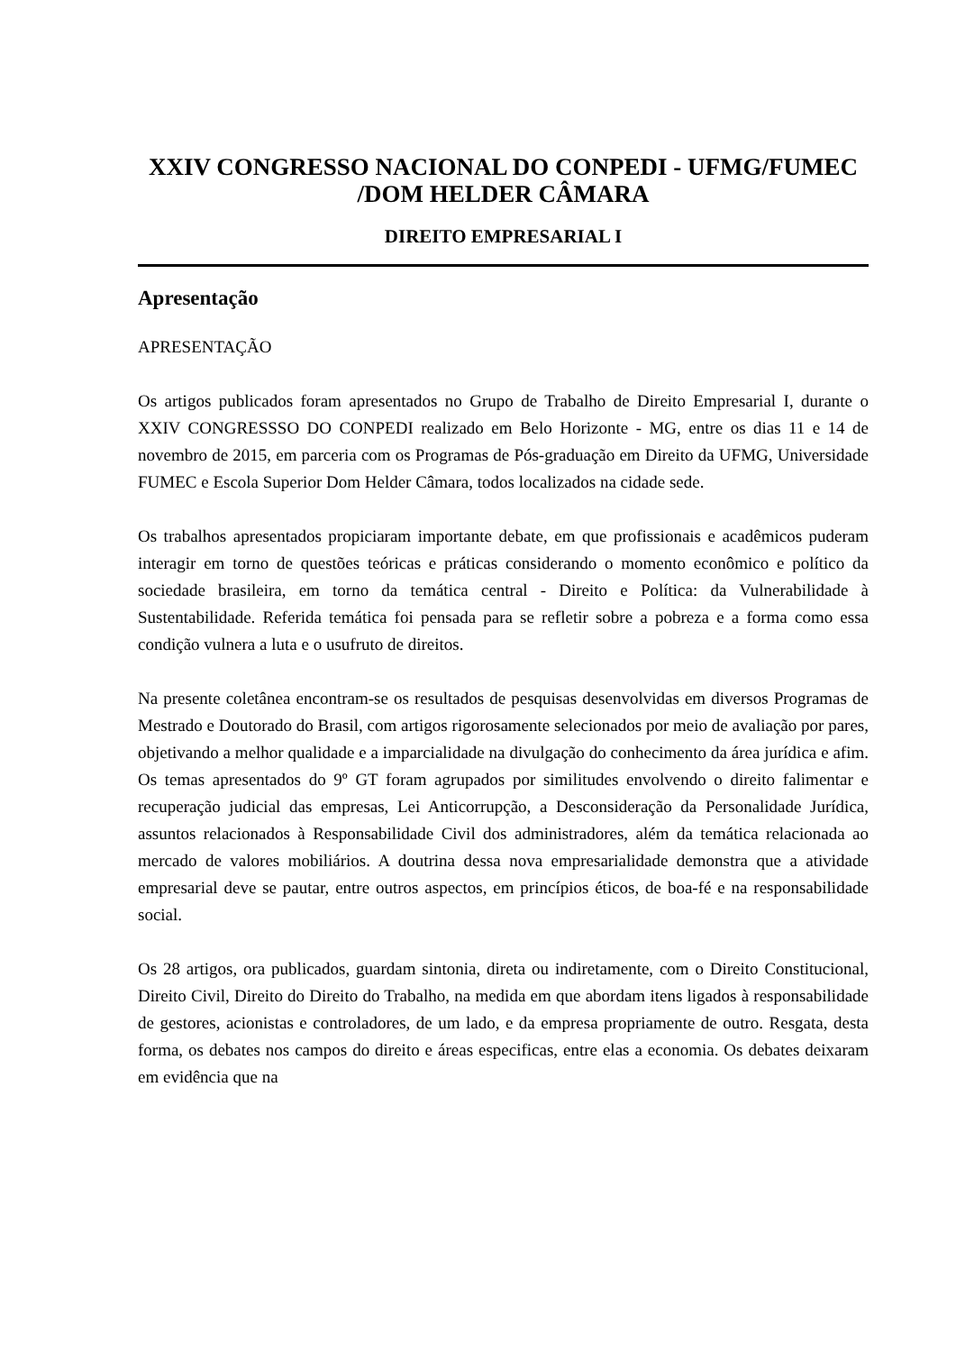XXIV CONGRESSO NACIONAL DO CONPEDI - UFMG/FUMEC /DOM HELDER CÂMARA
DIREITO EMPRESARIAL I
Apresentação
APRESENTAÇÃO
Os artigos publicados foram apresentados no Grupo de Trabalho de Direito Empresarial I, durante o XXIV CONGRESSSO DO CONPEDI realizado em Belo Horizonte - MG, entre os dias 11 e 14 de novembro de 2015, em parceria com os Programas de Pós-graduação em Direito da UFMG, Universidade FUMEC e Escola Superior Dom Helder Câmara, todos localizados na cidade sede.
Os trabalhos apresentados propiciaram importante debate, em que profissionais e acadêmicos puderam interagir em torno de questões teóricas e práticas considerando o momento econômico e político da sociedade brasileira, em torno da temática central - Direito e Política: da Vulnerabilidade à Sustentabilidade. Referida temática foi pensada para se refletir sobre a pobreza e a forma como essa condição vulnera a luta e o usufruto de direitos.
Na presente coletânea encontram-se os resultados de pesquisas desenvolvidas em diversos Programas de Mestrado e Doutorado do Brasil, com artigos rigorosamente selecionados por meio de avaliação por pares, objetivando a melhor qualidade e a imparcialidade na divulgação do conhecimento da área jurídica e afim. Os temas apresentados do 9º GT foram agrupados por similitudes envolvendo o direito falimentar e recuperação judicial das empresas, Lei Anticorrupção, a Desconsideração da Personalidade Jurídica, assuntos relacionados à Responsabilidade Civil dos administradores, além da temática relacionada ao mercado de valores mobiliários. A doutrina dessa nova empresarialidade demonstra que a atividade empresarial deve se pautar, entre outros aspectos, em princípios éticos, de boa-fé e na responsabilidade social.
Os 28 artigos, ora publicados, guardam sintonia, direta ou indiretamente, com o Direito Constitucional, Direito Civil, Direito do Direito do Trabalho, na medida em que abordam itens ligados à responsabilidade de gestores, acionistas e controladores, de um lado, e da empresa propriamente de outro. Resgata, desta forma, os debates nos campos do direito e áreas especificas, entre elas a economia. Os debates deixaram em evidência que na